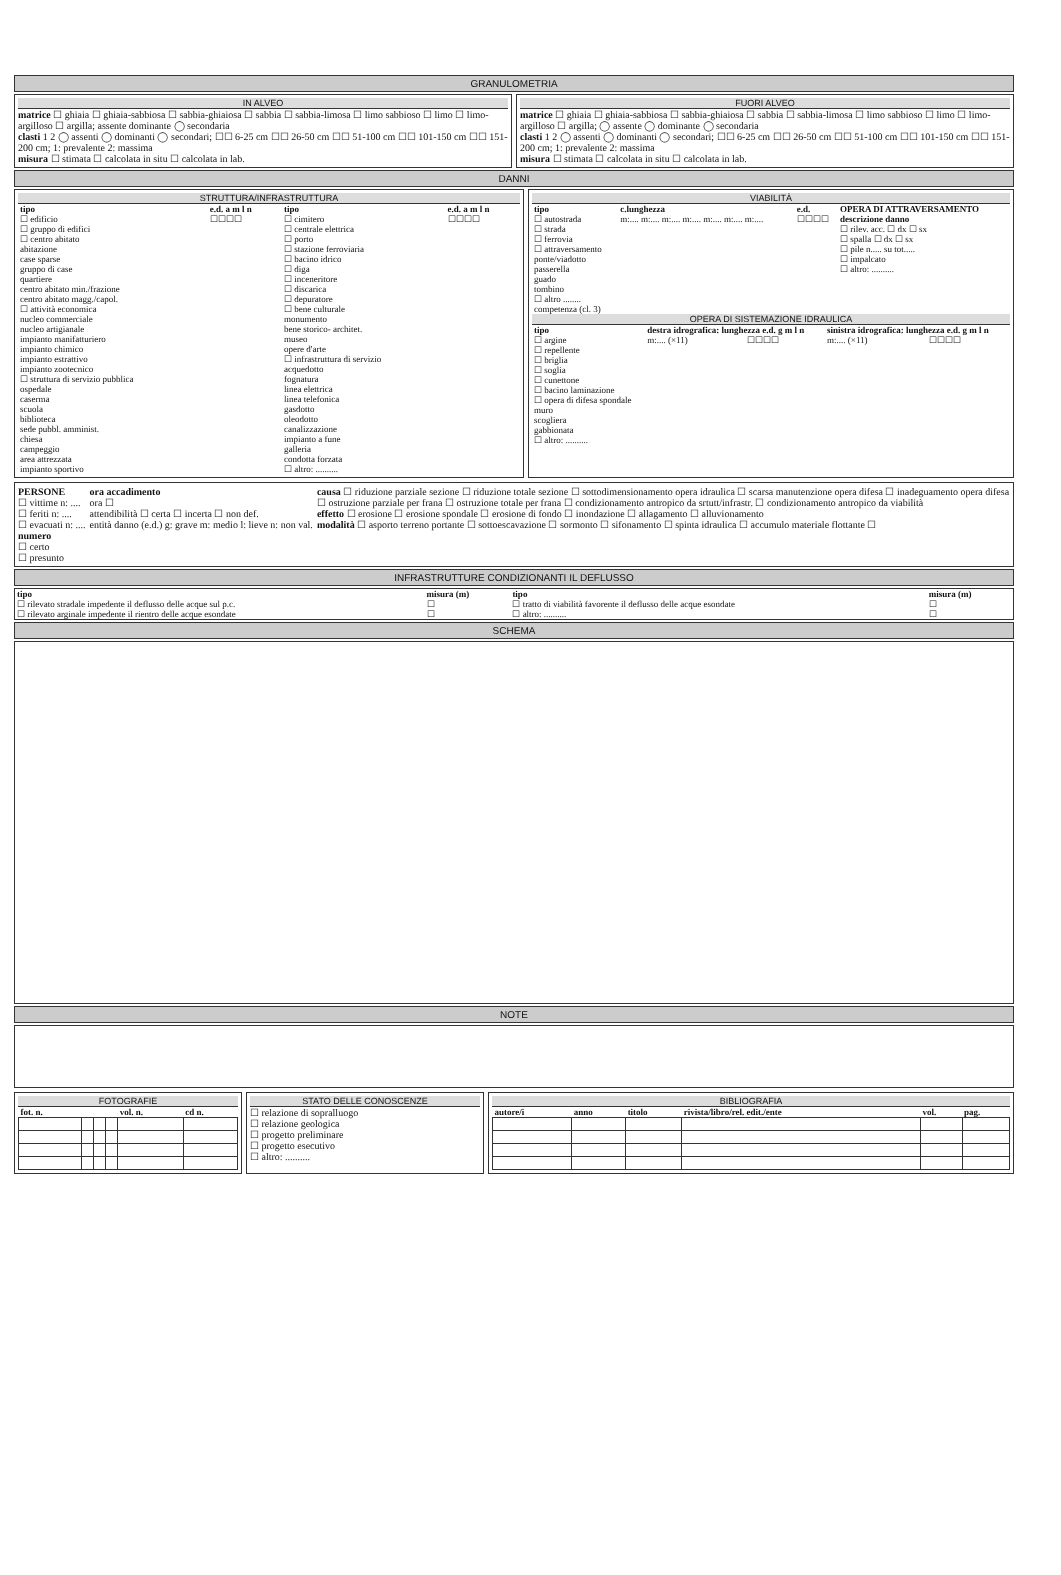GRANULOMETRIA
IN ALVEO
matrice ☐ ghiaia ☐ ghiaia-sabbiosa ☐ sabbia-ghiaiosa ☐ sabbia ☐ sabbia-limosa ☐ limo sabbioso ☐ limo ☐ limo-argilloso ☐ argilla; assente dominante ◯ secondaria
clasti 1 2 ◯ assenti ◯ dominanti ◯ secondari; ☐☐ 6-25 cm ☐☐ 26-50 cm ☐☐ 51-100 cm ☐☐ 101-150 cm ☐☐ 151-200 cm; 1: prevalente 2: massima
misura ☐ stimata ☐ calcolata in situ ☐ calcolata in lab.
FUORI ALVEO
matrice ☐ ghiaia ☐ ghiaia-sabbiosa ☐ sabbia-ghiaiosa ☐ sabbia ☐ sabbia-limosa ☐ limo sabbioso ☐ limo ☐ limo-argilloso ☐ argilla; ◯ assente ◯ dominante ◯ secondaria
clasti 1 2 ◯ assenti ◯ dominanti ◯ secondari; ☐☐ 6-25 cm ☐☐ 26-50 cm ☐☐ 51-100 cm ☐☐ 101-150 cm ☐☐ 151-200 cm; 1: prevalente 2: massima
misura ☐ stimata ☐ calcolata in situ ☐ calcolata in lab.
DANNI
STRUTTURA/INFRASTRUTTURA
| tipo | e.d. a m l n | tipo | e.d. a m l n |
| --- | --- | --- | --- |
| ☐ edificio ☐ gruppo di edifici ☐ centro abitato abitazione case sparse gruppo di case quartiere centro abitato min./frazione centro abitato magg./capol. ☐ attività economica nucleo commerciale nucleo artigianale impianto manifatturiero impianto chimico impianto estrattivo impianto zootecnico ☐ struttura di servizio pubblica ospedale caserma scuola biblioteca sede pubbl. amminist. chiesa campeggio area attrezzata impianto sportivo | ☐☐☐☐ | ☐ cimitero ☐ centrale elettrica ☐ porto ☐ stazione ferroviaria ☐ bacino idrico ☐ diga ☐ inceneritore ☐ discarica ☐ depuratore ☐ bene culturale monumento bene storico- architet. museo opere d'arte ☐ infrastruttura di servizio acquedotto fognatura linea elettrica linea telefonica gasdotto oleodotto canalizzazione impianto a fune galleria condotta forzata ☐ altro: .......... | ☐☐☐☐ |
VIABILITÀ
| tipo | c.lunghezza | e.d. | OPERA DI ATTRAVERSAMENTO |
| --- | --- | --- | --- |
| ☐ autostrada ☐ strada ☐ ferrovia ☐ attraversamento ponte/viadotto passerella guado tombino ☐ altro ........ competenza (cl. 3) | m:.... m:.... m:.... m:.... m:.... m:.... m:.... | ☐☐☐☐ | descrizione danno ☐ rilev. acc. ☐ dx ☐ sx ☐ spalla ☐ dx ☐ sx ☐ pile n..... su tot..... ☐ impalcato ☐ altro: .......... |
OPERA DI SISTEMAZIONE IDRAULICA
| tipo | destra idrografica: lunghezza e.d. g m l n | | sinistra idrografica: lunghezza e.d. g m l n | |
| --- | --- | --- | --- | --- |
| ☐ argine ☐ repellente ☐ briglia ☐ soglia ☐ cunettone ☐ bacino laminazione ☐ opera di difesa spondale muro scogliera gabbionata ☐ altro: .......... | m:.... (×11) | ☐☐☐☐ | m:.... (×11) | ☐☐☐☐ |
PERSONE
☐ vittime n: ....
☐ feriti n: ....
☐ evacuati n: ....
numero
☐ certo
☐ presunto
ora accadimento
ora ☐
attendibilità ☐ certa ☐ incerta ☐ non def.
entità danno (e.d.) g: grave m: medio l: lieve n: non val.
causa ☐ riduzione parziale sezione ☐ riduzione totale sezione ☐ sottodimensionamento opera idraulica ☐ scarsa manutenzione opera difesa ☐ inadeguamento opera difesa ☐ ostruzione parziale per frana ☐ ostruzione totale per frana ☐ condizionamento antropico da srtutt/infrastr. ☐ condizionamento antropico da viabilità
effetto ☐ erosione ☐ erosione spondale ☐ erosione di fondo ☐ inondazione ☐ allagamento ☐ alluvionamento
modalità ☐ asporto terreno portante ☐ sottoescavazione ☐ sormonto ☐ sifonamento ☐ spinta idraulica ☐ accumulo materiale flottante ☐
INFRASTRUTTURE CONDIZIONANTI IL DEFLUSSO
| tipo | misura (m) | tipo | misura (m) |
| --- | --- | --- | --- |
| ☐ rilevato stradale impedente il deflusso delle acque sul p.c. | ☐ | ☐ tratto di viabilità favorente il deflusso delle acque esondate | ☐ |
| ☐ rilevato arginale impedente il rientro delle acque esondate | ☐ | ☐ altro: .......... | ☐ |
SCHEMA
NOTE
FOTOGRAFIE
| fot. n. | | | | vol. n. | cd n. |
| --- | --- | --- | --- | --- | --- |
STATO DELLE CONOSCENZE
☐ relazione di sopralluogo
☐ relazione geologica
☐ progetto preliminare
☐ progetto esecutivo
☐ altro: ..........
BIBLIOGRAFIA
| autore/i | anno | titolo | rivista/libro/rel. edit./ente | vol. | pag. |
| --- | --- | --- | --- | --- | --- |